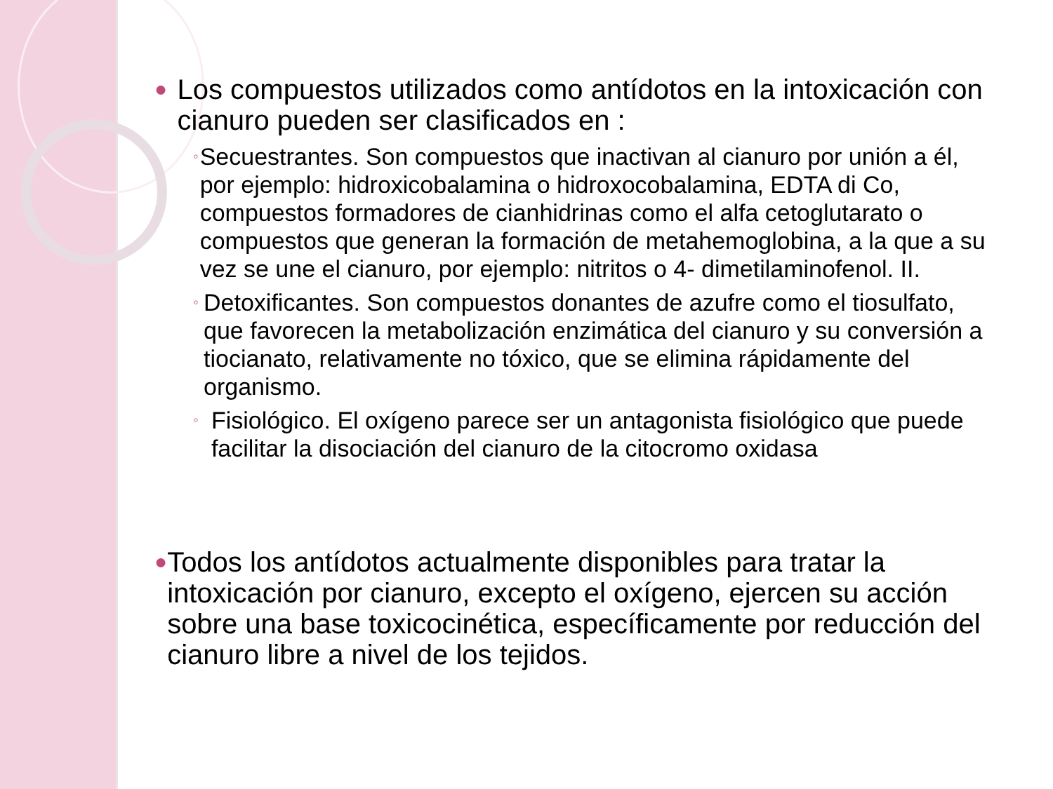● Los compuestos utilizados como antídotos en la intoxicación con cianuro pueden ser clasificados en :
◦ Secuestrantes. Son compuestos que inactivan al cianuro por unión a él, por ejemplo: hidroxicobalamina o hidroxocobalamina, EDTA di Co, compuestos formadores de cianhidrinas como el alfa cetoglutarato o compuestos que generan la formación de metahemoglobina, a la que a su vez se une el cianuro, por ejemplo: nitritos o 4- dimetilaminofenol. II.
◦ Detoxificantes. Son compuestos donantes de azufre como el tiosulfato, que favorecen la metabolización enzimática del cianuro y su conversión a tiocianato, relativamente no tóxico, que se elimina rápidamente del organismo.
◦ Fisiológico. El oxígeno parece ser un antagonista fisiológico que puede facilitar la disociación del cianuro de la citocromo oxidasa
● Todos los antídotos actualmente disponibles para tratar la intoxicación por cianuro, excepto el oxígeno, ejercen su acción sobre una base toxicocinética, específicamente por reducción del cianuro libre a nivel de los tejidos.